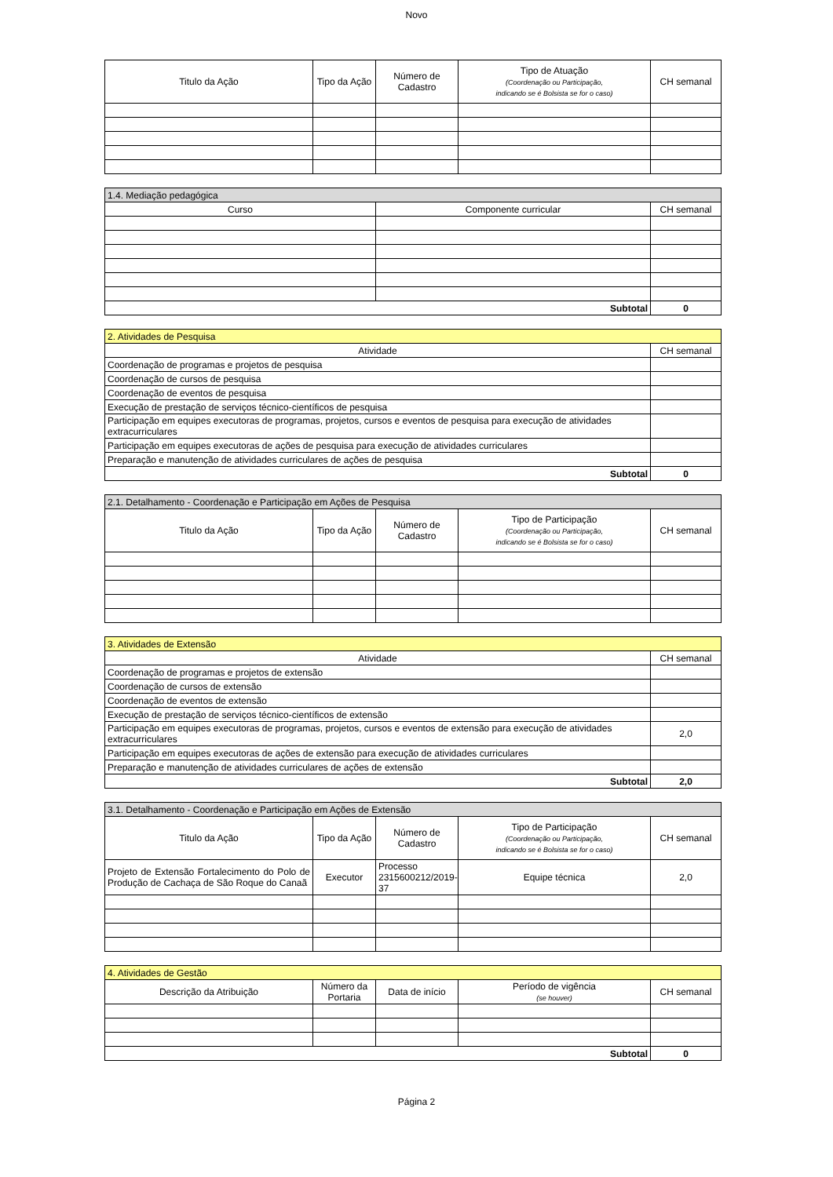Novo
| Titulo da Ação | Tipo da Ação | Número de Cadastro | Tipo de Atuação (Coordenação ou Participação, indicando se é Bolsista se for o caso) | CH semanal |
| --- | --- | --- | --- | --- |
| 1.4. Mediação pedagógica | | |
| Curso | Componente curricular | CH semanal |
| Subtotal | | 0 |
| 2. Atividades de Pesquisa | |
| Atividade | CH semanal |
| Coordenação de programas e projetos de pesquisa | |
| Coordenação de cursos de pesquisa | |
| Coordenação de eventos de pesquisa | |
| Execução de prestação de serviços técnico-científicos de pesquisa | |
| Participação em equipes executoras de programas, projetos, cursos e eventos de pesquisa para execução de atividades extracurriculares | |
| Participação em equipes executoras de ações de pesquisa para execução de atividades curriculares | |
| Preparação e manutenção de atividades curriculares de ações de pesquisa | |
| Subtotal | 0 |
| 2.1. Detalhamento - Coordenação e Participação em Ações de Pesquisa | | | | |
| Titulo da Ação | Tipo da Ação | Número de Cadastro | Tipo de Participação (Coordenação ou Participação, indicando se é Bolsista se for o caso) | CH semanal |
| 3. Atividades de Extensão | |
| Atividade | CH semanal |
| Coordenação de programas e projetos de extensão | |
| Coordenação de cursos de extensão | |
| Coordenação de eventos de extensão | |
| Execução de prestação de serviços técnico-científicos de extensão | |
| Participação em equipes executoras de programas, projetos, cursos e eventos de extensão para execução de atividades extracurriculares | 2,0 |
| Participação em equipes executoras de ações de extensão para execução de atividades curriculares | |
| Preparação e manutenção de atividades curriculares de ações de extensão | |
| Subtotal | 2,0 |
| 3.1. Detalhamento - Coordenação e Participação em Ações de Extensão | | | | |
| Titulo da Ação | Tipo da Ação | Número de Cadastro | Tipo de Participação (Coordenação ou Participação, indicando se é Bolsista se for o caso) | CH semanal |
| Projeto de Extensão Fortalecimento do Polo de Produção de Cachaça de São Roque do Canaã | Executor | Processo 2315600212/2019-37 | Equipe técnica | 2,0 |
| 4. Atividades de Gestão | | | | |
| Descrição da Atribuição | Número da Portaria | Data de início | Período de vigência (se houver) | CH semanal |
| Subtotal | | | | 0 |
Página 2